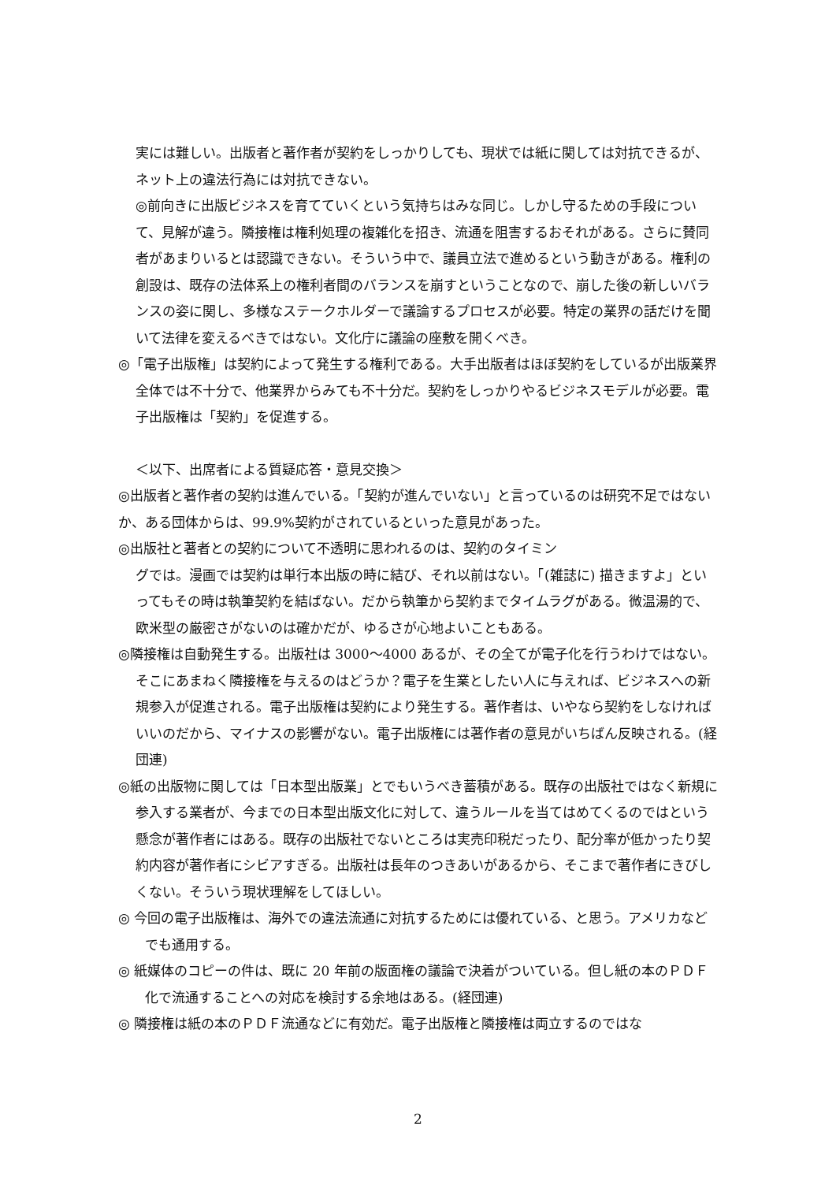実には難しい。出版者と著作者が契約をしっかりしても、現状では紙に関しては対抗できるが、ネット上の違法行為には対抗できない。
◎前向きに出版ビジネスを育てていくという気持ちはみな同じ。しかし守るための手段について、見解が違う。隣接権は権利処理の複雑化を招き、流通を阻害するおそれがある。さらに賛同者があまりいるとは認識できない。そういう中で、議員立法で進めるという動きがある。権利の創設は、既存の法体系上の権利者間のバランスを崩すということなので、崩した後の新しいバランスの姿に関し、多様なステークホルダーで議論するプロセスが必要。特定の業界の話だけを聞いて法律を変えるべきではない。文化庁に議論の座敷を開くべき。
◎「電子出版権」は契約によって発生する権利である。大手出版者はほぼ契約をしているが出版業界全体では不十分で、他業界からみても不十分だ。契約をしっかりやるビジネスモデルが必要。電子出版権は「契約」を促進する。
＜以下、出席者による質疑応答・意見交換＞
◎出版者と著作者の契約は進んでいる。「契約が進んでいない」と言っているのは研究不足ではないか、ある団体からは、99.9%契約がされているといった意見があった。
◎出版社と著者との契約について不透明に思われるのは、契約のタイミン
グでは。漫画では契約は単行本出版の時に結び、それ以前はない。「(雑誌に) 描きますよ」といってもその時は執筆契約を結ばない。だから執筆から契約までタイムラグがある。微温湯的で、欧米型の厳密さがないのは確かだが、ゆるさが心地よいこともある。
◎隣接権は自動発生する。出版社は 3000～4000 あるが、その全てが電子化を行うわけではない。そこにあまねく隣接権を与えるのはどうか？電子を生業としたい人に与えれば、ビジネスへの新規参入が促進される。電子出版権は契約により発生する。著作者は、いやなら契約をしなければいいのだから、マイナスの影響がない。電子出版権には著作者の意見がいちばん反映される。(経団連)
◎紙の出版物に関しては「日本型出版業」とでもいうべき蓄積がある。既存の出版社ではなく新規に参入する業者が、今までの日本型出版文化に対して、違うルールを当てはめてくるのではという懸念が著作者にはある。既存の出版社でないところは実売印税だったり、配分率が低かったり契約内容が著作者にシビアすぎる。出版社は長年のつきあいがあるから、そこまで著作者にきびしくない。そういう現状理解をしてほしい。
◎ 今回の電子出版権は、海外での違法流通に対抗するためには優れている、と思う。アメリカなどでも通用する。
◎ 紙媒体のコピーの件は、既に 20 年前の版面権の議論で決着がついている。但し紙の本のＰＤＦ化で流通することへの対応を検討する余地はある。(経団連)
◎ 隣接権は紙の本のＰＤＦ流通などに有効だ。電子出版権と隣接権は両立するのではな
2